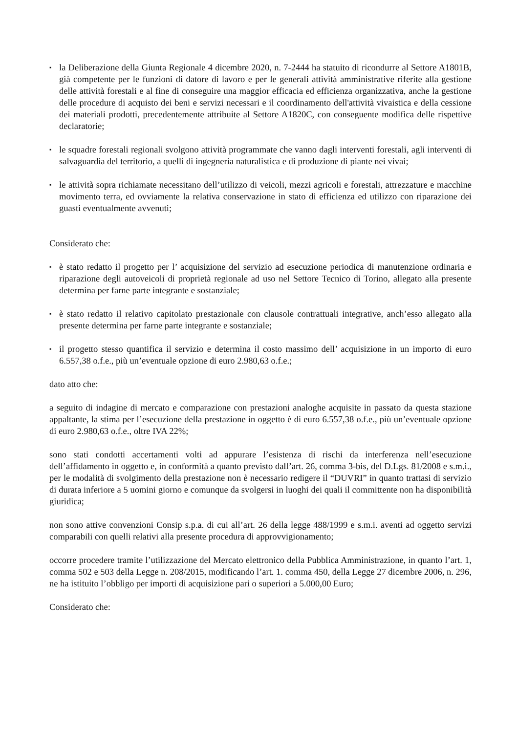▪
la Deliberazione della Giunta Regionale 4 dicembre 2020, n. 7-2444 ha statuito di ricondurre al Settore A1801B, già competente per le funzioni di datore di lavoro e per le generali attività amministrative riferite alla gestione delle attività forestali e al fine di conseguire una maggior efficacia ed efficienza organizzativa, anche la gestione delle procedure di acquisto dei beni e servizi necessari e il coordinamento dell'attività vivaistica e della cessione dei materiali prodotti, precedentemente attribuite al Settore A1820C, con conseguente modifica delle rispettive declaratorie;
▪
le squadre forestali regionali svolgono attività programmate che vanno dagli interventi forestali, agli interventi di salvaguardia del territorio, a quelli di ingegneria naturalistica e di produzione di piante nei vivai;
▪
le attività sopra richiamate necessitano dell’utilizzo di veicoli, mezzi agricoli e forestali, attrezzature e macchine movimento terra, ed ovviamente la relativa conservazione in stato di efficienza ed utilizzo con riparazione dei guasti eventualmente avvenuti;
Considerato che:
▪
è stato redatto il progetto per l’ acquisizione del servizio ad esecuzione periodica di manutenzione ordinaria e riparazione degli autoveicoli di proprietà regionale ad uso nel Settore Tecnico di Torino, allegato alla presente determina per farne parte integrante e sostanziale;
▪
è stato redatto il relativo capitolato prestazionale con clausole contrattuali integrative, anch’esso allegato alla presente determina per farne parte integrante e sostanziale;
▪
il progetto stesso quantifica il servizio e determina il costo massimo dell’ acquisizione in un importo di euro 6.557,38 o.f.e., più un’eventuale opzione di euro 2.980,63 o.f.e.;
dato atto che:
a seguito di indagine di mercato e comparazione con prestazioni analoghe acquisite in passato da questa stazione appaltante, la stima per l’esecuzione della prestazione in oggetto è di euro 6.557,38 o.f.e., più un’eventuale opzione di euro 2.980,63 o.f.e., oltre IVA 22%;
sono stati condotti accertamenti volti ad appurare l’esistenza di rischi da interferenza nell’esecuzione dell’affidamento in oggetto e, in conformità a quanto previsto dall’art. 26, comma 3-bis, del D.Lgs. 81/2008 e s.m.i., per le modalità di svolgimento della prestazione non è necessario redigere il “DUVRI” in quanto trattasi di servizio di durata inferiore a 5 uomini giorno e comunque da svolgersi in luoghi dei quali il committente non ha disponibilità giuridica;
non sono attive convenzioni Consip s.p.a. di cui all’art. 26 della legge 488/1999 e s.m.i. aventi ad oggetto servizi comparabili con quelli relativi alla presente procedura di approvvigionamento;
occorre procedere tramite l’utilizzazione del Mercato elettronico della Pubblica Amministrazione, in quanto l’art. 1, comma 502 e 503 della Legge n. 208/2015, modificando l’art. 1. comma 450, della Legge 27 dicembre 2006, n. 296, ne ha istituito l’obbligo per importi di acquisizione pari o superiori a 5.000,00 Euro;
Considerato che: